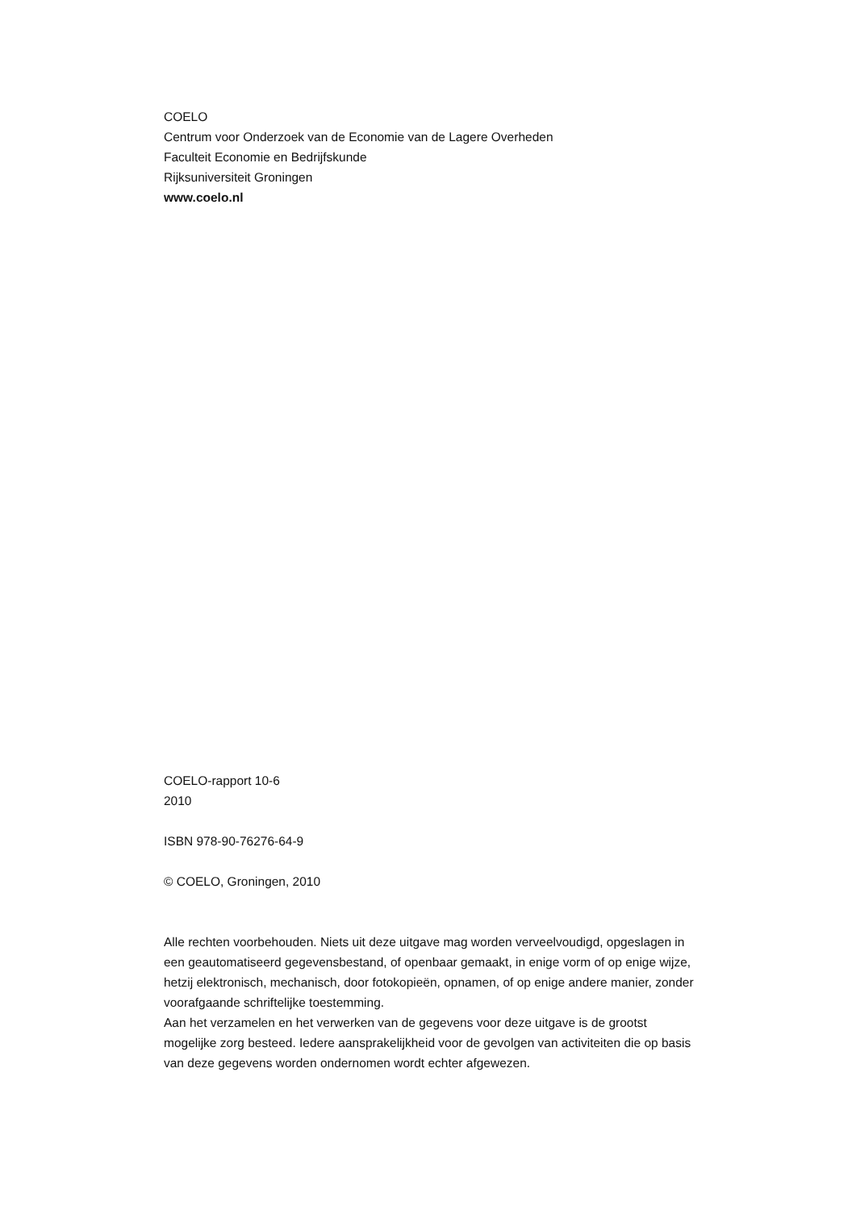COELO
Centrum voor Onderzoek van de Economie van de Lagere Overheden
Faculteit Economie en Bedrijfskunde
Rijksuniversiteit Groningen
www.coelo.nl
COELO-rapport 10-6
2010
ISBN 978-90-76276-64-9
© COELO, Groningen, 2010
Alle rechten voorbehouden. Niets uit deze uitgave mag worden verveelvoudigd, opgeslagen in een geautomatiseerd gegevensbestand, of openbaar gemaakt, in enige vorm of op enige wijze, hetzij elektronisch, mechanisch, door fotokopieën, opnamen, of op enige andere manier, zonder voorafgaande schriftelijke toestemming.
Aan het verzamelen en het verwerken van de gegevens voor deze uitgave is de grootst mogelijke zorg besteed. Iedere aansprakelijkheid voor de gevolgen van activiteiten die op basis van deze gegevens worden ondernomen wordt echter afgewezen.